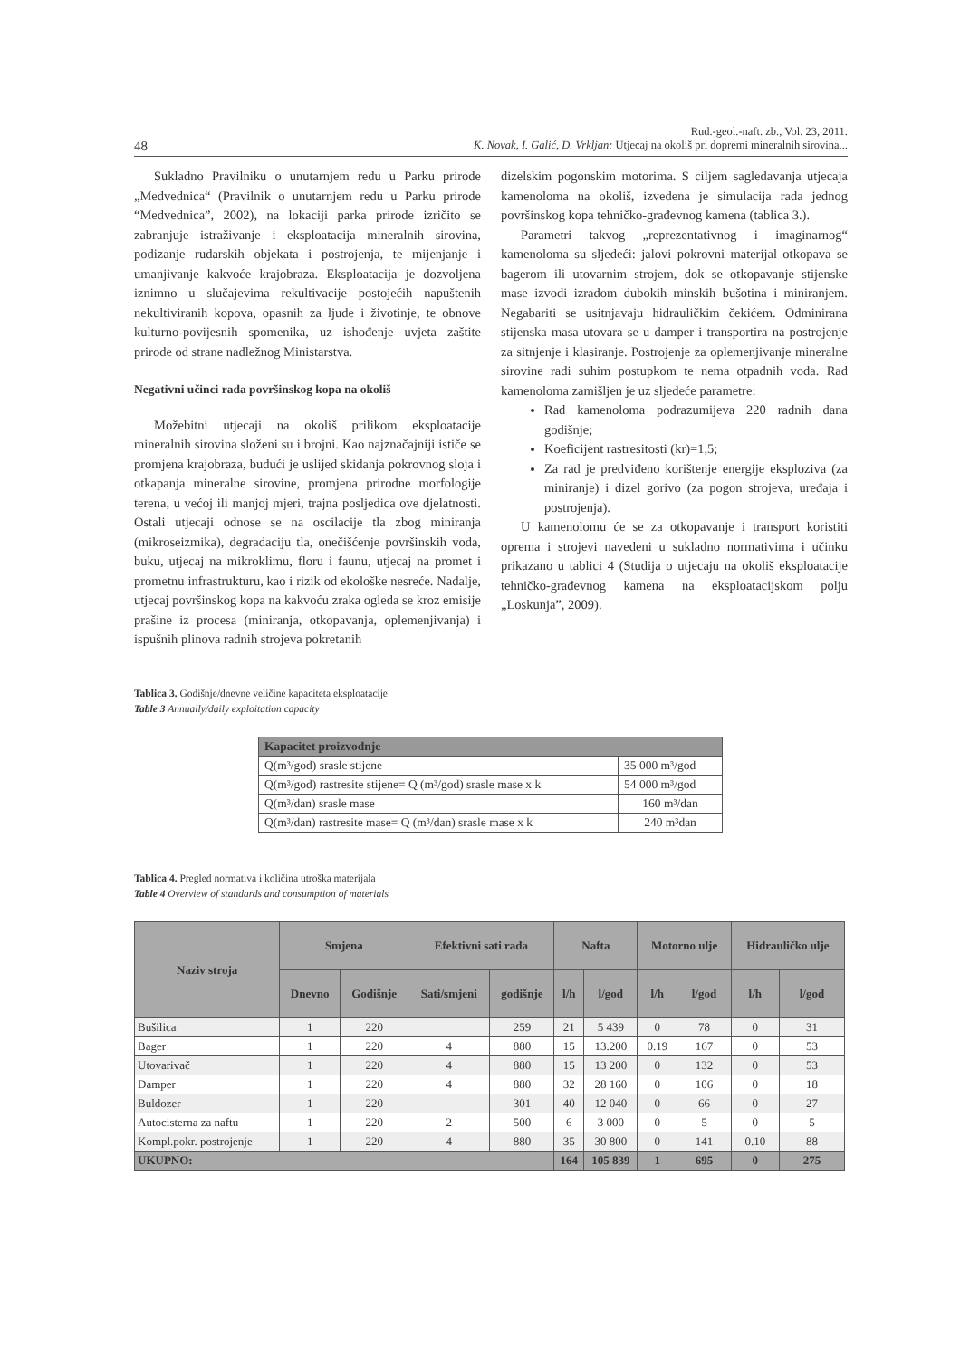Rud.-geol.-naft. zb., Vol. 23, 2011.
48 K. Novak, I. Galić, D. Vrkljan: Utjecaj na okoliš pri dopremi mineralnih sirovina...
Sukladno Pravilniku o unutarnjem redu u Parku prirode „Medvednica“ (Pravilnik o unutarnjem redu u Parku prirode “Medvednica”, 2002), na lokaciji parka prirode izričito se zabranjuje istraživanje i eksploatacija mineralnih sirovina, podizanje rudarskih objekata i postrojenja, te mijenjanje i umanjivanje kakvoće krajobraza. Eksploatacija je dozvoljena iznimno u slučajevima rekultivacije postojećih napuštenih nekultiviranih kopova, opasnih za ljude i životinje, te obnove kulturno-povijesnih spomenika, uz ishođenje uvjeta zaštite prirode od strane nadležnog Ministarstva.
Negativni učinci rada površinskog kopa na okoliš
Možebitni utjecaji na okoliš prilikom eksploatacije mineralnih sirovina složeni su i brojni. Kao najznačajniji ističe se promjena krajobraza, budući je uslijed skidanja pokrovnog sloja i otkapanja mineralne sirovine, promjena prirodne morfologije terena, u većoj ili manjoj mjeri, trajna posljedica ove djelatnosti. Ostali utjecaji odnose se na oscilacije tla zbog miniranja (mikroseizmika), degradaciju tla, onečišćenje površinskih voda, buku, utjecaj na mikroklimu, floru i faunu, utjecaj na promet i prometnu infrastrukturu, kao i rizik od ekološke nesreće. Nadalje, utjecaj površinskog kopa na kakvoću zraka ogleda se kroz emisije prašine iz procesa (miniranja, otkopavanja, oplemenjivanja) i ispušnih plinova radnih strojeva pokretanih
dizelskim pogonskim motorima. S ciljem sagledavanja utjecaja kamenoloma na okoliš, izvedena je simulacija rada jednog površinskog kopa tehničko-građevnog kamena (tablica 3.).
Parametri takvog „reprezentativnog i imaginarnog“ kamenoloma su sljedeći: jalovi pokrovni materijal otkopava se bagerom ili utovarnim strojem, dok se otkopavanje stijenske mase izvodi izradom dubokih minskih bušotina i miniranjem. Negabariti se usitnjavaju hidrauličkim čekićem. Odminirana stijenska masa utovara se u damper i transportira na postrojenje za sitnjenje i klasiranje. Postrojenje za oplemenjivanje mineralne sirovine radi suhim postupkom te nema otpadnih voda. Rad kamenoloma zamišljen je uz sljedeće parametre:
Rad kamenoloma podrazumijeva 220 radnih dana godišnje;
Koeficijent rastresitosti (kr)=1,5;
Za rad je predviđeno korištenje energije eksploziva (za miniranje) i dizel gorivo (za pogon strojeva, uređaja i postrojenja).
U kamenolomu će se za otkopavanje i transport koristiti oprema i strojevi navedeni u sukladno normativima i učinku prikazano u tablici 4 (Studija o utjecaju na okoliš eksploatacije tehničko-građevnog kamena na eksploatacijskom polju „Loskunja”, 2009).
Tablica 3. Godišnje/dnevne veličine kapaciteta eksploatacije
Table 3 Annually/daily exploitation capacity
| Kapacitet proizvodnje | |
| --- | --- |
| Q(m³/god) srasle stijene | 35 000 m³/god |
| Q(m³/god) rastresite stijene= Q (m³/god) srasle mase x k | 54 000 m³/god |
| Q(m³/dan) srasle mase | 160 m³/dan |
| Q(m³/dan) rastresite mase= Q (m³/dan) srasle mase x k | 240 m³dan |
Tablica 4. Pregled normativa i količina utroška materijala
Table 4 Overview of standards and consumption of materials
| Naziv stroja | Smjena | | Efektivni sati rada | | Nafta | | Motorno ulje | | Hidrauličko ulje | |
| --- | --- | --- | --- | --- | --- | --- | --- | --- | --- | --- |
| | Dnevno | Godišnje | Sati/smjeni | godišnje | l/h | l/god | l/h | l/god | l/h | l/god |
| Bušilica | 1 | 220 | | 259 | 21 | 5 439 | 0 | 78 | 0 | 31 |
| Bager | 1 | 220 | 4 | 880 | 15 | 13.200 | 0.19 | 167 | 0 | 53 |
| Utovarivač | 1 | 220 | 4 | 880 | 15 | 13 200 | 0 | 132 | 0 | 53 |
| Damper | 1 | 220 | 4 | 880 | 32 | 28 160 | 0 | 106 | 0 | 18 |
| Buldozer | 1 | 220 | | 301 | 40 | 12 040 | 0 | 66 | 0 | 27 |
| Autocisterna za naftu | 1 | 220 | 2 | 500 | 6 | 3 000 | 0 | 5 | 0 | 5 |
| Kompl.pokr. postrojenje | 1 | 220 | 4 | 880 | 35 | 30 800 | 0 | 141 | 0.10 | 88 |
| UKUPNO: | | | | | 164 | 105 839 | 1 | 695 | 0 | 275 |